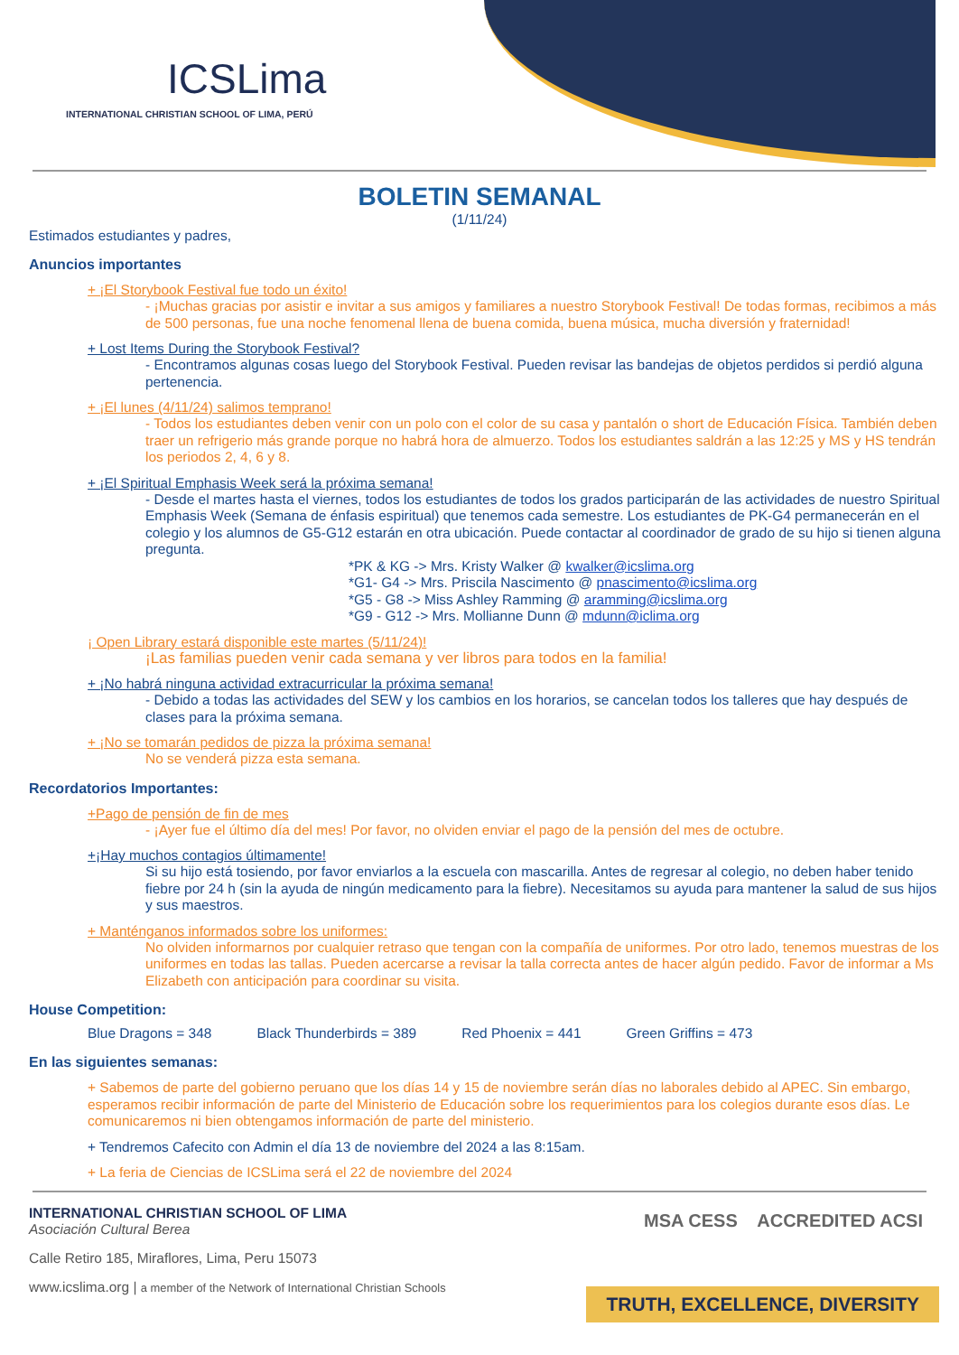ICSLima
INTERNATIONAL CHRISTIAN SCHOOL OF LIMA, PERÚ
BOLETIN SEMANAL
(1/11/24)
Estimados estudiantes y padres,
Anuncios importantes
+ ¡El Storybook Festival fue todo un éxito!
- ¡Muchas gracias por asistir e invitar a sus amigos y familiares a nuestro Storybook Festival! De todas formas, recibimos a más de 500 personas, fue una noche fenomenal llena de buena comida, buena música, mucha diversión y fraternidad!
+ Lost Items During the Storybook Festival?
- Encontramos algunas cosas luego del Storybook Festival. Pueden revisar las bandejas de objetos perdidos si perdió alguna pertenencia.
+ ¡El lunes (4/11/24) salimos temprano!
- Todos los estudiantes deben venir con un polo con el color de su casa y pantalón o short de Educación Física. También deben traer un refrigerio más grande porque no habrá hora de almuerzo. Todos los estudiantes saldrán a las 12:25 y MS y HS tendrán los periodos 2, 4, 6 y 8.
+ ¡El Spiritual Emphasis Week será la próxima semana!
- Desde el martes hasta el viernes, todos los estudiantes de todos los grados participarán de las actividades de nuestro Spiritual Emphasis Week (Semana de énfasis espiritual) que tenemos cada semestre. Los estudiantes de PK-G4 permanecerán en el colegio y los alumnos de G5-G12 estarán en otra ubicación. Puede contactar al coordinador de grado de su hijo si tienen alguna pregunta.
*PK & KG -> Mrs. Kristy Walker @ kwalker@icslima.org
*G1- G4 -> Mrs. Priscila Nascimento @ pnascimento@icslima.org
*G5 - G8 -> Miss Ashley Ramming @ aramming@icslima.org
*G9 - G12 -> Mrs. Mollianne Dunn @ mdunn@iclima.org
¡ Open Library estará disponible este martes (5/11/24)!
¡Las familias pueden venir cada semana y ver libros para todos en la familia!
+ ¡No habrá ninguna actividad extracurricular la próxima semana!
- Debido a todas las actividades del SEW y los cambios en los horarios, se cancelan todos los talleres que hay después de clases para la próxima semana.
+ ¡No se tomarán pedidos de pizza la próxima semana!
No se venderá pizza esta semana.
Recordatorios Importantes:
+Pago de pensión de fin de mes
- ¡Ayer fue el último día del mes! Por favor, no olviden enviar el pago de la pensión del mes de octubre.
+¡Hay muchos contagios últimamente!
Si su hijo está tosiendo, por favor enviarlos a la escuela con mascarilla. Antes de regresar al colegio, no deben haber tenido fiebre por 24 h (sin la ayuda de ningún medicamento para la fiebre). Necesitamos su ayuda para mantener la salud de sus hijos y sus maestros.
+ Manténganos informados sobre los uniformes:
No olviden informarnos por cualquier retraso que tengan con la compañía de uniformes. Por otro lado, tenemos muestras de los uniformes en todas las tallas. Pueden acercarse a revisar la talla correcta antes de hacer algún pedido. Favor de informar a Ms Elizabeth con anticipación para coordinar su visita.
House Competition:
Blue Dragons = 348 Black Thunderbirds = 389 Red Phoenix = 441 Green Griffins = 473
En las siguientes semanas:
+ Sabemos de parte del gobierno peruano que los días 14 y 15 de noviembre serán días no laborales debido al APEC. Sin embargo, esperamos recibir información de parte del Ministerio de Educación sobre los requerimientos para los colegios durante esos días. Le comunicaremos ni bien obtengamos información de parte del ministerio.
+ Tendremos Cafecito con Admin el día 13 de noviembre del 2024 a las 8:15am.
+ La feria de Ciencias de ICSLima será el 22 de noviembre del 2024
INTERNATIONAL CHRISTIAN SCHOOL OF LIMA
Asociación Cultural Berea
Calle Retiro 185, Miraflores, Lima, Peru 15073
www.icslima.org | a member of the Network of International Christian Schools
MSA CESS ACCREDITED ACSI
TRUTH, EXCELLENCE, DIVERSITY